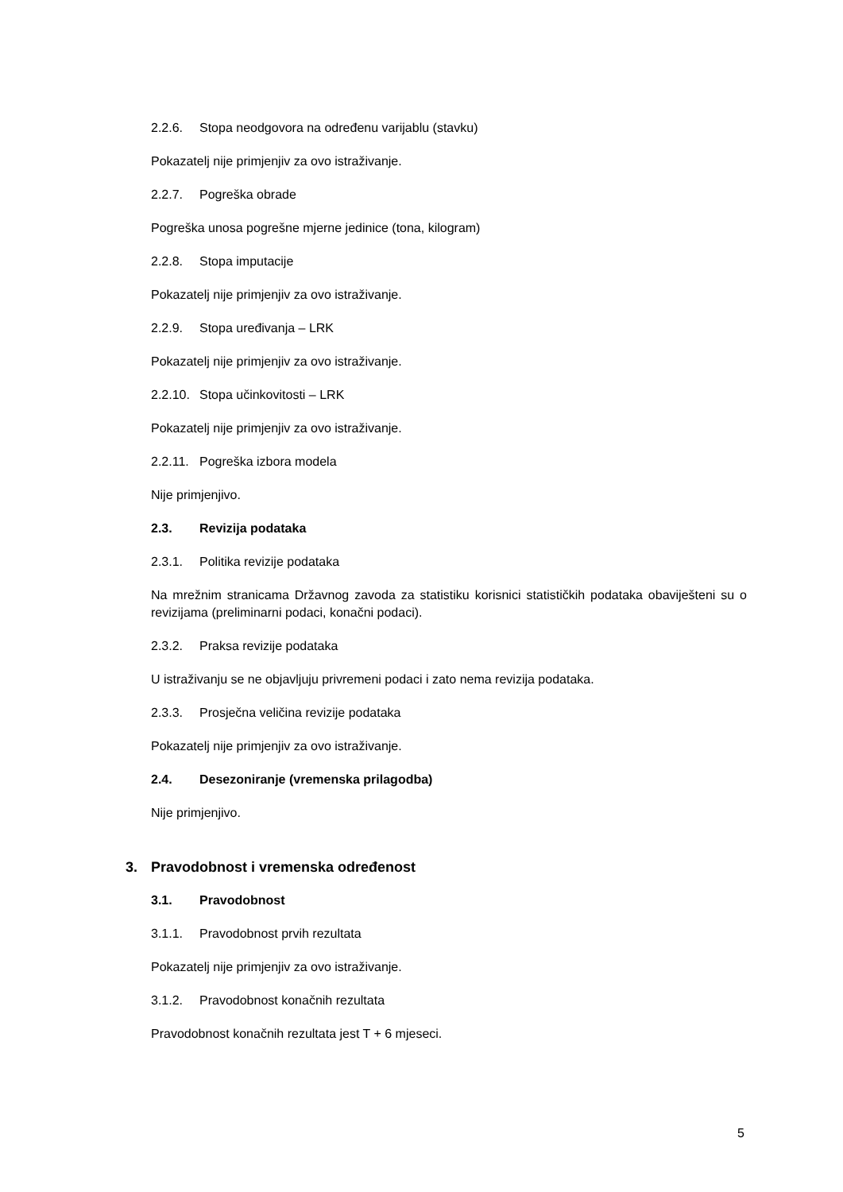2.2.6. Stopa neodgovora na određenu varijablu (stavku)
Pokazatelj nije primjenjiv za ovo istraživanje.
2.2.7. Pogreška obrade
Pogreška unosa pogrešne mjerne jedinice (tona, kilogram)
2.2.8. Stopa imputacije
Pokazatelj nije primjenjiv za ovo istraživanje.
2.2.9. Stopa uređivanja – LRK
Pokazatelj nije primjenjiv za ovo istraživanje.
2.2.10. Stopa učinkovitosti – LRK
Pokazatelj nije primjenjiv za ovo istraživanje.
2.2.11. Pogreška izbora modela
Nije primjenjivo.
2.3. Revizija podataka
2.3.1. Politika revizije podataka
Na mrežnim stranicama Državnog zavoda za statistiku korisnici statističkih podataka obaviješteni su o revizijama (preliminarni podaci, konačni podaci).
2.3.2. Praksa revizije podataka
U istraživanju se ne objavljuju privremeni podaci i zato nema revizija podataka.
2.3.3. Prosječna veličina revizije podataka
Pokazatelj nije primjenjiv za ovo istraživanje.
2.4. Desezoniranje (vremenska prilagodba)
Nije primjenjivo.
3. Pravodobnost i vremenska određenost
3.1. Pravodobnost
3.1.1. Pravodobnost prvih rezultata
Pokazatelj nije primjenjiv za ovo istraživanje.
3.1.2. Pravodobnost konačnih rezultata
Pravodobnost konačnih rezultata jest T + 6 mjeseci.
5